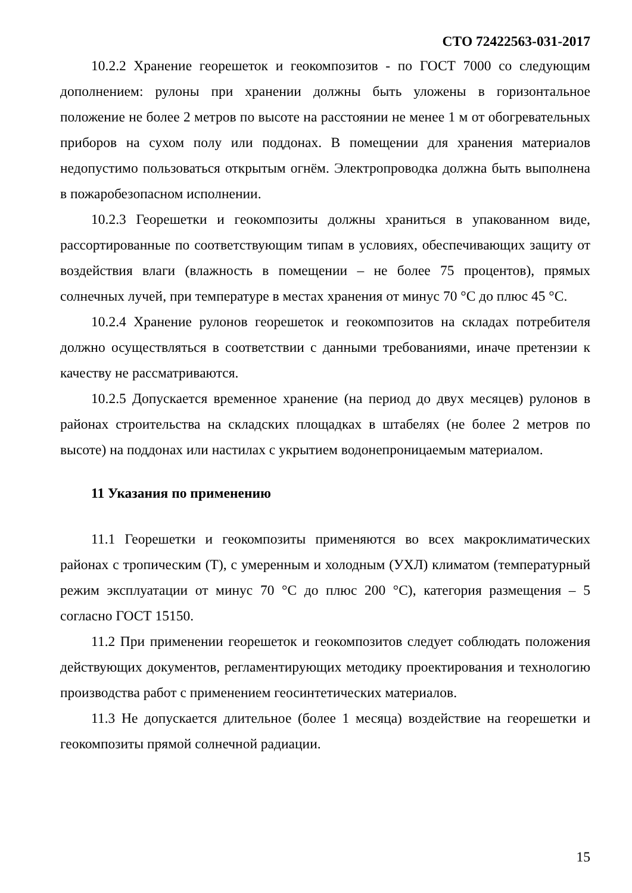СТО 72422563-031-2017
10.2.2 Хранение георешеток и геокомпозитов - по ГОСТ 7000 со следующим дополнением: рулоны при хранении должны быть уложены в горизонтальное положение не более 2 метров по высоте на расстоянии не менее 1 м от обогревательных приборов на сухом полу или поддонах. В помещении для хранения материалов недопустимо пользоваться открытым огнём. Электропроводка должна быть выполнена в пожаробезопасном исполнении.
10.2.3 Георешетки и геокомпозиты должны храниться в упакованном виде, рассортированные по соответствующим типам в условиях, обеспечивающих защиту от воздействия влаги (влажность в помещении – не более 75 процентов), прямых солнечных лучей, при температуре в местах хранения от минус 70 °С до плюс 45 °С.
10.2.4 Хранение рулонов георешеток и геокомпозитов на складах потребителя должно осуществляться в соответствии с данными требованиями, иначе претензии к качеству не рассматриваются.
10.2.5 Допускается временное хранение (на период до двух месяцев) рулонов в районах строительства на складских площадках в штабелях (не более 2 метров по высоте) на поддонах или настилах с укрытием водонепроницаемым материалом.
11 Указания по применению
11.1 Георешетки и геокомпозиты применяются во всех макроклиматических районах с тропическим (Т), с умеренным и холодным (УХЛ) климатом (температурный режим эксплуатации от минус 70 °С до плюс 200 °С), категория размещения – 5 согласно ГОСТ 15150.
11.2 При применении георешеток и геокомпозитов следует соблюдать положения действующих документов, регламентирующих методику проектирования и технологию производства работ с применением геосинтетических материалов.
11.3 Не допускается длительное (более 1 месяца) воздействие на георешетки и геокомпозиты прямой солнечной радиации.
15